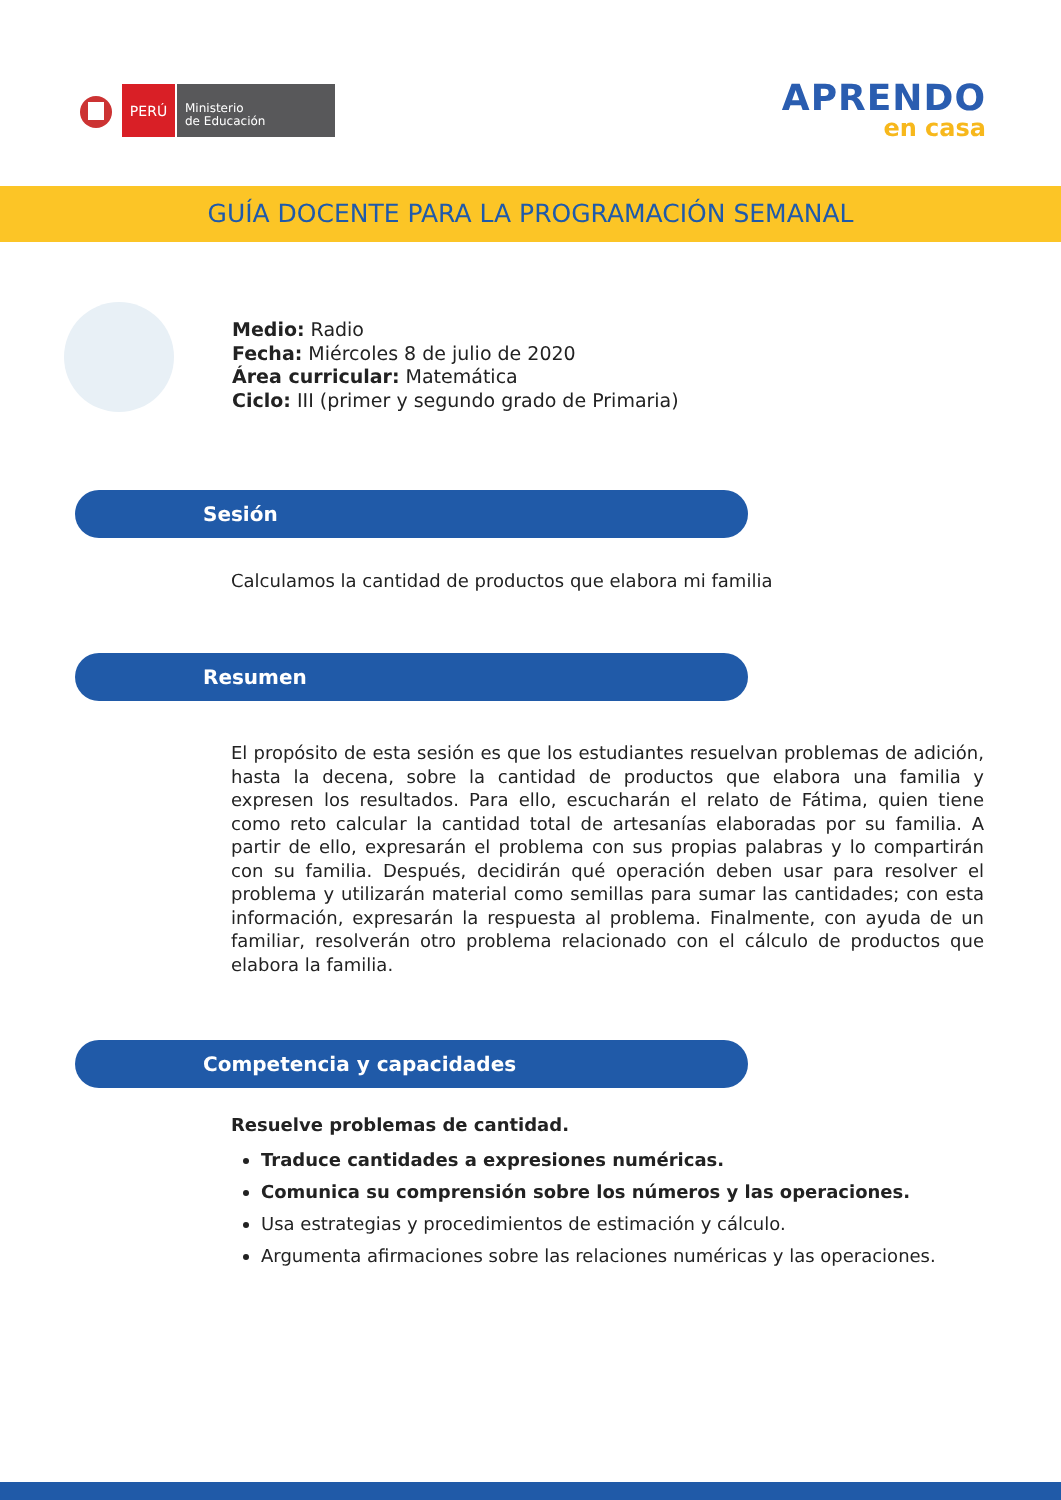PERÚ
Ministerio
de Educación
APRENDO
en casa
GUÍA DOCENTE PARA LA PROGRAMACIÓN SEMANAL
Medio: Radio
Fecha: Miércoles 8 de julio de 2020
Área curricular: Matemática
Ciclo: III (primer y segundo grado de Primaria)
Sesión
Calculamos la cantidad de productos que elabora mi familia
Resumen
El propósito de esta sesión es que los estudiantes resuelvan problemas de adición, hasta la decena, sobre la cantidad de productos que elabora una familia y expresen los resultados. Para ello, escucharán el relato de Fátima, quien tiene como reto calcular la cantidad total de artesanías elaboradas por su familia. A partir de ello, expresarán el problema con sus propias palabras y lo compartirán con su familia. Después, decidirán qué operación deben usar para resolver el problema y utilizarán material como semillas para sumar las cantidades; con esta información, expresarán la respuesta al problema. Finalmente, con ayuda de un familiar, resolverán otro problema relacionado con el cálculo de productos que elabora la familia.
Competencia y capacidades
Resuelve problemas de cantidad.
Traduce cantidades a expresiones numéricas.
Comunica su comprensión sobre los números y las operaciones.
Usa estrategias y procedimientos de estimación y cálculo.
Argumenta afirmaciones sobre las relaciones numéricas y las operaciones.